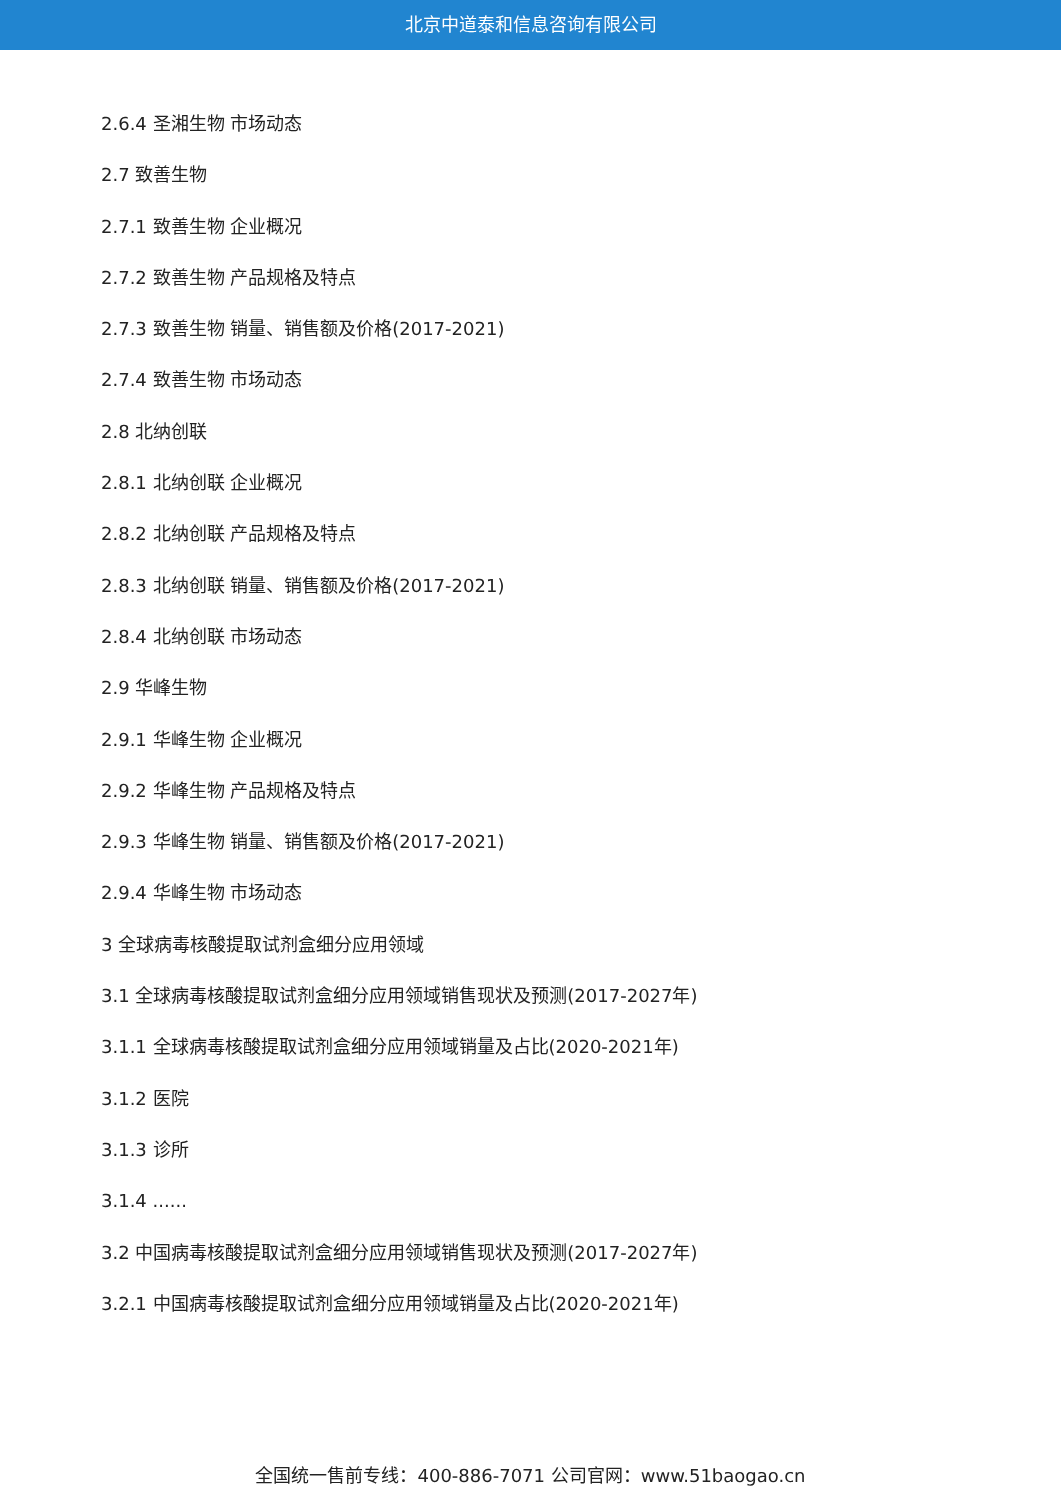北京中道泰和信息咨询有限公司
2.6.4 圣湘生物 市场动态
2.7 致善生物
2.7.1 致善生物 企业概况
2.7.2 致善生物 产品规格及特点
2.7.3 致善生物 销量、销售额及价格(2017-2021)
2.7.4 致善生物 市场动态
2.8 北纳创联
2.8.1 北纳创联 企业概况
2.8.2 北纳创联 产品规格及特点
2.8.3 北纳创联 销量、销售额及价格(2017-2021)
2.8.4 北纳创联 市场动态
2.9 华峰生物
2.9.1 华峰生物 企业概况
2.9.2 华峰生物 产品规格及特点
2.9.3 华峰生物 销量、销售额及价格(2017-2021)
2.9.4 华峰生物 市场动态
3 全球病毒核酸提取试剂盒细分应用领域
3.1 全球病毒核酸提取试剂盒细分应用领域销售现状及预测(2017-2027年)
3.1.1 全球病毒核酸提取试剂盒细分应用领域销量及占比(2020-2021年)
3.1.2 医院
3.1.3 诊所
3.1.4 ......
3.2 中国病毒核酸提取试剂盒细分应用领域销售现状及预测(2017-2027年)
3.2.1 中国病毒核酸提取试剂盒细分应用领域销量及占比(2020-2021年)
全国统一售前专线：400-886-7071 公司官网：www.51baogao.cn